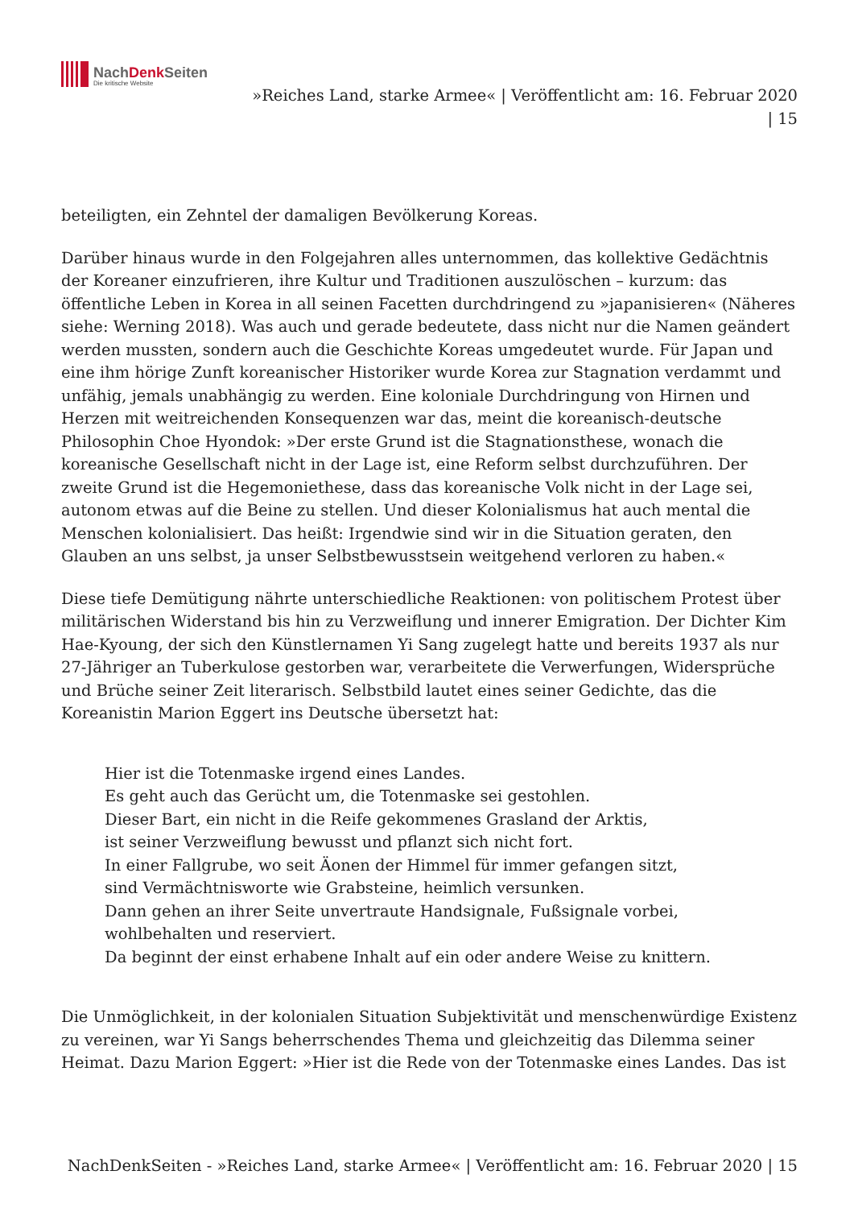NachDenk Seiten
Die kritische Website
»Reiches Land, starke Armee« | Veröffentlicht am: 16. Februar 2020
| 15
beteiligten, ein Zehntel der damaligen Bevölkerung Koreas.
Darüber hinaus wurde in den Folgejahren alles unternommen, das kollektive Gedächtnis der Koreaner einzufrieren, ihre Kultur und Traditionen auszulöschen – kurzum: das öffentliche Leben in Korea in all seinen Facetten durchdringend zu »japanisieren« (Näheres siehe: Werning 2018). Was auch und gerade bedeutete, dass nicht nur die Namen geändert werden mussten, sondern auch die Geschichte Koreas umgedeutet wurde. Für Japan und eine ihm hörige Zunft koreanischer Historiker wurde Korea zur Stagnation verdammt und unfähig, jemals unabhängig zu werden. Eine koloniale Durchdringung von Hirnen und Herzen mit weitreichenden Konsequenzen war das, meint die koreanisch-deutsche Philosophin Choe Hyondok: »Der erste Grund ist die Stagnationsthese, wonach die koreanische Gesellschaft nicht in der Lage ist, eine Reform selbst durchzuführen. Der zweite Grund ist die Hegemoniethese, dass das koreanische Volk nicht in der Lage sei, autonom etwas auf die Beine zu stellen. Und dieser Kolonialismus hat auch mental die Menschen kolonialisiert. Das heißt: Irgendwie sind wir in die Situation geraten, den Glauben an uns selbst, ja unser Selbstbewusstsein weitgehend verloren zu haben.«
Diese tiefe Demütigung nährte unterschiedliche Reaktionen: von politischem Protest über militärischen Widerstand bis hin zu Verzweiflung und innerer Emigration. Der Dichter Kim Hae-Kyoung, der sich den Künstlernamen Yi Sang zugelegt hatte und bereits 1937 als nur 27-Jähriger an Tuberkulose gestorben war, verarbeitete die Verwerfungen, Widersprüche und Brüche seiner Zeit literarisch. Selbstbild lautet eines seiner Gedichte, das die Koreanistin Marion Eggert ins Deutsche übersetzt hat:
Hier ist die Totenmaske irgend eines Landes.
Es geht auch das Gerücht um, die Totenmaske sei gestohlen.
Dieser Bart, ein nicht in die Reife gekommenes Grasland der Arktis,
ist seiner Verzweiflung bewusst und pflanzt sich nicht fort.
In einer Fallgrube, wo seit Äonen der Himmel für immer gefangen sitzt,
sind Vermächtnisworte wie Grabsteine, heimlich versunken.
Dann gehen an ihrer Seite unvertraute Handsignale, Fußsignale vorbei,
wohlbehalten und reserviert.
Da beginnt der einst erhabene Inhalt auf ein oder andere Weise zu knittern.
Die Unmöglichkeit, in der kolonialen Situation Subjektivität und menschenwürdige Existenz zu vereinen, war Yi Sangs beherrschendes Thema und gleichzeitig das Dilemma seiner Heimat. Dazu Marion Eggert: »Hier ist die Rede von der Totenmaske eines Landes. Das ist
NachDenkSeiten - »Reiches Land, starke Armee« | Veröffentlicht am: 16. Februar 2020 | 15